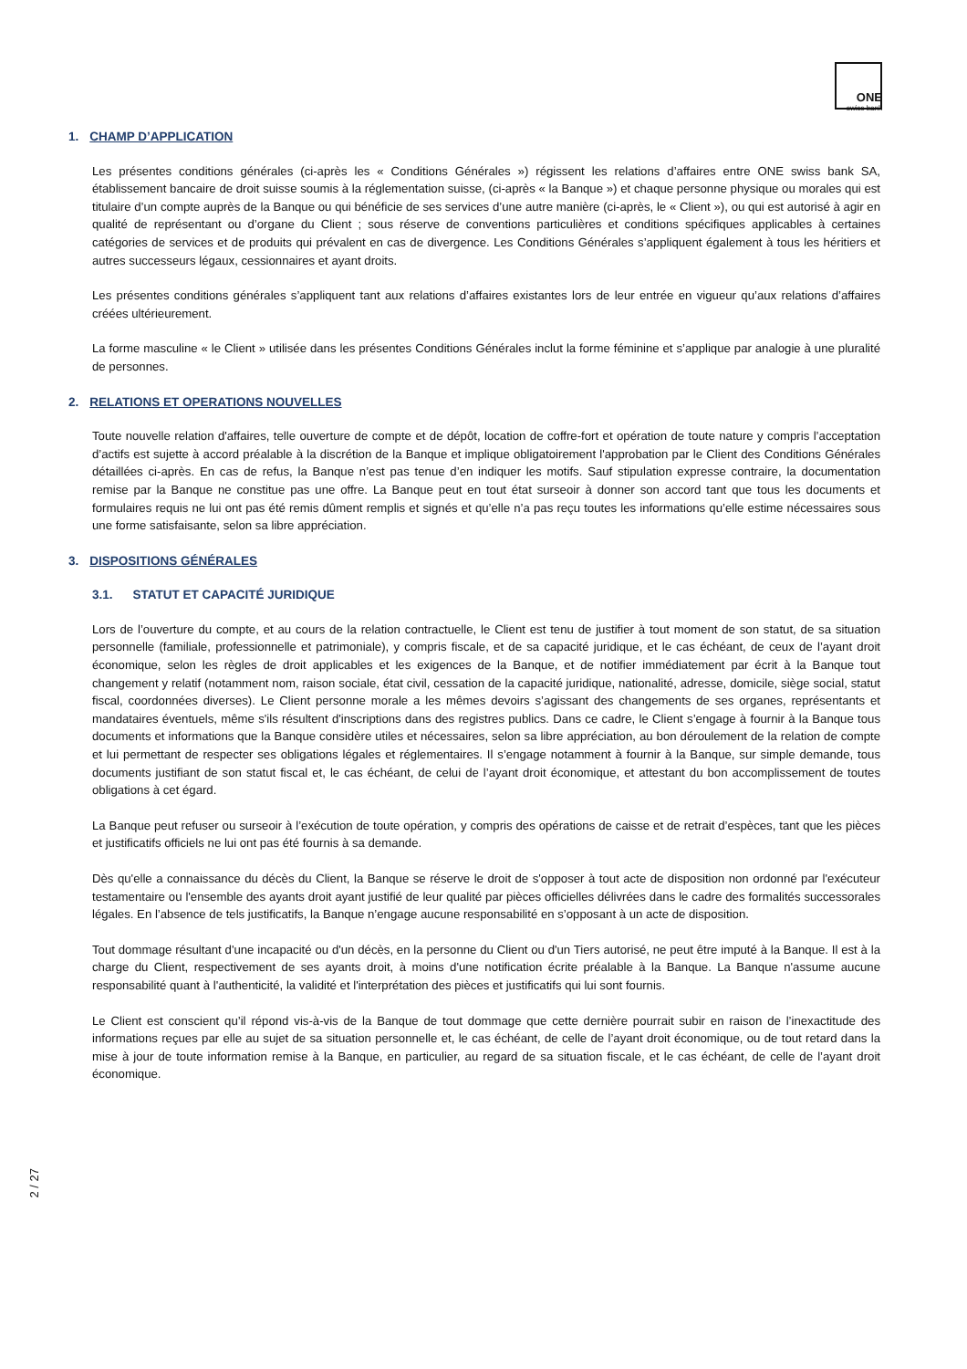ONE
swiss bank
1. CHAMP D’APPLICATION
Les présentes conditions générales (ci-après les « Conditions Générales ») régissent les relations d’affaires entre ONE swiss bank SA, établissement bancaire de droit suisse soumis à la réglementation suisse, (ci-après « la Banque ») et chaque personne physique ou morales qui est titulaire d’un compte auprès de la Banque ou qui bénéficie de ses services d’une autre manière (ci-après, le « Client »), ou qui est autorisé à agir en qualité de représentant ou d’organe du Client ; sous réserve de conventions particulières et conditions spécifiques applicables à certaines catégories de services et de produits qui prévalent en cas de divergence. Les Conditions Générales s’appliquent également à tous les héritiers et autres successeurs légaux, cessionnaires et ayant droits.
Les présentes conditions générales s’appliquent tant aux relations d’affaires existantes lors de leur entrée en vigueur qu’aux relations d’affaires créées ultérieurement.
La forme masculine « le Client » utilisée dans les présentes Conditions Générales inclut la forme féminine et s’applique par analogie à une pluralité de personnes.
2. RELATIONS ET OPERATIONS NOUVELLES
Toute nouvelle relation d'affaires, telle ouverture de compte et de dépôt, location de coffre-fort et opération de toute nature y compris l’acceptation d’actifs est sujette à accord préalable à la discrétion de la Banque et implique obligatoirement l'approbation par le Client des Conditions Générales détaillées ci-après. En cas de refus, la Banque n’est pas tenue d’en indiquer les motifs. Sauf stipulation expresse contraire, la documentation remise par la Banque ne constitue pas une offre. La Banque peut en tout état surseoir à donner son accord tant que tous les documents et formulaires requis ne lui ont pas été remis dûment remplis et signés et qu’elle n’a pas reçu toutes les informations qu’elle estime nécessaires sous une forme satisfaisante, selon sa libre appréciation.
3. DISPOSITIONS GÉNÉRALES
3.1. STATUT ET CAPACITÉ JURIDIQUE
Lors de l’ouverture du compte, et au cours de la relation contractuelle, le Client est tenu de justifier à tout moment de son statut, de sa situation personnelle (familiale, professionnelle et patrimoniale), y compris fiscale, et de sa capacité juridique, et le cas échéant, de ceux de l’ayant droit économique, selon les règles de droit applicables et les exigences de la Banque, et de notifier immédiatement par écrit à la Banque tout changement y relatif (notamment nom, raison sociale, état civil, cessation de la capacité juridique, nationalité, adresse, domicile, siège social, statut fiscal, coordonnées diverses). Le Client personne morale a les mêmes devoirs s’agissant des changements de ses organes, représentants et mandataires éventuels, même s'ils résultent d'inscriptions dans des registres publics. Dans ce cadre, le Client s’engage à fournir à la Banque tous documents et informations que la Banque considère utiles et nécessaires, selon sa libre appréciation, au bon déroulement de la relation de compte et lui permettant de respecter ses obligations légales et réglementaires. Il s’engage notamment à fournir à la Banque, sur simple demande, tous documents justifiant de son statut fiscal et, le cas échéant, de celui de l’ayant droit économique, et attestant du bon accomplissement de toutes obligations à cet égard.
La Banque peut refuser ou surseoir à l’exécution de toute opération, y compris des opérations de caisse et de retrait d’espèces, tant que les pièces et justificatifs officiels ne lui ont pas été fournis à sa demande.
Dès qu'elle a connaissance du décès du Client, la Banque se réserve le droit de s'opposer à tout acte de disposition non ordonné par l'exécuteur testamentaire ou l'ensemble des ayants droit ayant justifié de leur qualité par pièces officielles délivrées dans le cadre des formalités successorales légales. En l’absence de tels justificatifs, la Banque n’engage aucune responsabilité en s’opposant à un acte de disposition.
Tout dommage résultant d'une incapacité ou d'un décès, en la personne du Client ou d'un Tiers autorisé, ne peut être imputé à la Banque. Il est à la charge du Client, respectivement de ses ayants droit, à moins d'une notification écrite préalable à la Banque. La Banque n'assume aucune responsabilité quant à l'authenticité, la validité et l'interprétation des pièces et justificatifs qui lui sont fournis.
Le Client est conscient qu’il répond vis-à-vis de la Banque de tout dommage que cette dernière pourrait subir en raison de l’inexactitude des informations reçues par elle au sujet de sa situation personnelle et, le cas échéant, de celle de l’ayant droit économique, ou de tout retard dans la mise à jour de toute information remise à la Banque, en particulier, au regard de sa situation fiscale, et le cas échéant, de celle de l’ayant droit économique.
2 / 27